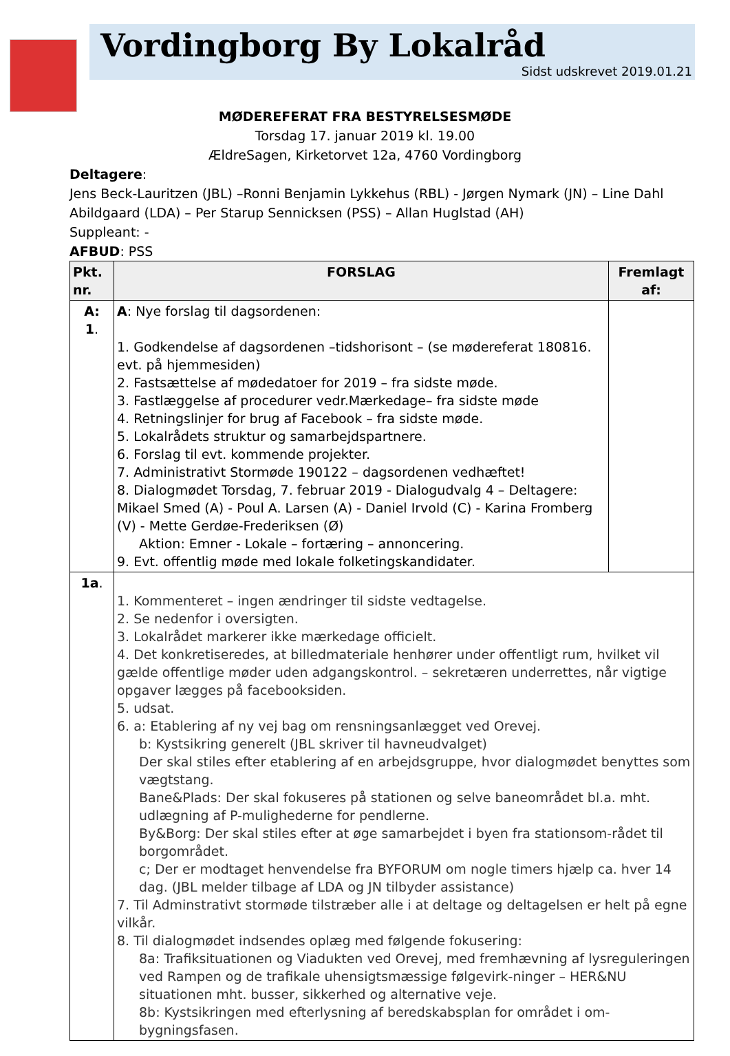Vordingborg By Lokalråd
Sidst udskrevet 2019.01.21
MØDEREFERAT FRA BESTYRELSESMØDE
Torsdag 17. januar 2019 kl. 19.00
ÆldreSagen, Kirketorvet 12a, 4760 Vordingborg
Deltagere:
Jens Beck-Lauritzen (JBL) –Ronni Benjamin Lykkehus (RBL) - Jørgen Nymark (JN) – Line Dahl Abildgaard (LDA) – Per Starup Sennicksen (PSS) – Allan Huglstad (AH)
Suppleant: -
AFBUD: PSS
| Pkt. nr. | FORSLAG | Fremlagt af: |
| --- | --- | --- |
| A: 1 . | A : Nye forslag til dagsordenen: 1. Godkendelse af dagsordenen –tidshorisont – (se mødereferat 180816. evt. på hjemmesiden) 2. Fastsættelse af mødedatoer for 2019 – fra sidste møde. 3. Fastlæggelse af procedurer vedr.Mærkedage– fra sidste møde 4. Retningslinjer for brug af Facebook – fra sidste møde. 5. Lokalrådets struktur og samarbejdspartnere. 6. Forslag til evt. kommende projekter. 7. Administrativt Stormøde 190122 – dagsordenen vedhæftet! 8. Dialogmødet Torsdag, 7. februar 2019 - Dialogudvalg 4 – Deltagere: Mikael Smed (A) - Poul A. Larsen (A) - Daniel Irvold (C) - Karina Fromberg (V) - Mette Gerdøe-Frederiksen (Ø) Aktion: Emner - Lokale – fortæring – annoncering. 9. Evt. offentlig møde med lokale folketingskandidater. | |
| 1a . | 1. Kommenteret – ingen ændringer til sidste vedtagelse. 2. Se nedenfor i oversigten. 3. Lokalrådet markerer ikke mærkedage officielt. 4. Det konkretiseredes, at billedmateriale henhører under offentligt rum, hvilket vil gælde offentlige møder uden adgangskontrol. – sekretæren underrettes, når vigtige opgaver lægges på facebooksiden. 5. udsat. 6. a: Etablering af ny vej bag om rensningsanlægget ved Orevej. b: Kystsikring generelt (JBL skriver til havneudvalget) Der skal stiles efter etablering af en arbejdsgruppe, hvor dialogmødet benyttes som vægtstang. Bane&Plads: Der skal fokuseres på stationen og selve baneområdet bl.a. mht. udlægning af P-mulighederne for pendlerne. By&Borg: Der skal stiles efter at øge samarbejdet i byen fra stationsom-rådet til borgområdet. c; Der er modtaget henvendelse fra BYFORUM om nogle timers hjælp ca. hver 14 dag. (JBL melder tilbage af LDA og JN tilbyder assistance) 7. Til Adminstrativt stormøde tilstræber alle i at deltage og deltagelsen er helt på egne vilkår. 8. Til dialogmødet indsendes oplæg med følgende fokusering: 8a: Trafiksituationen og Viadukten ved Orevej, med fremhævning af lysreguleringen ved Rampen og de trafikale uhensigtsmæssige følgevirk-ninger – HER&NU situationen mht. busser, sikkerhed og alternative veje. 8b: Kystsikringen med efterlysning af beredskabsplan for området i om-bygningsfasen. | |